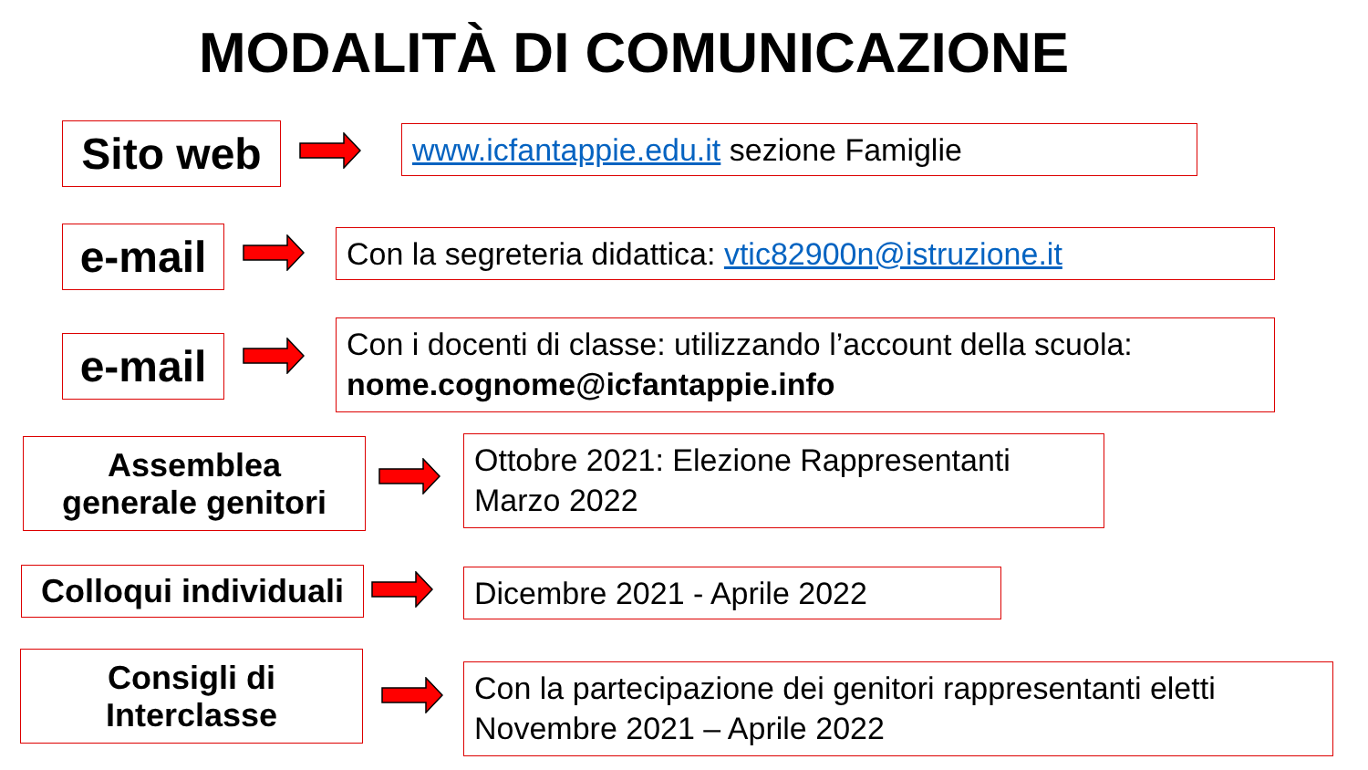MODALITÀ DI COMUNICAZIONE
Sito web www.icfantappie.edu.it sezione Famiglie
e-mail
Con la segreteria didattica: vtic82900n@istruzione.it
e-mail
Con i docenti di classe: utilizzando l’account della scuola: nome.cognome@icfantappie.info
Assemblea
generale genitori
Ottobre 2021: Elezione Rappresentanti
Marzo 2022
Colloqui individuali
Dicembre 2021 - Aprile 2022
Consigli di
Interclasse
Con la partecipazione dei genitori rappresentanti eletti
Novembre 2021 – Aprile 2022